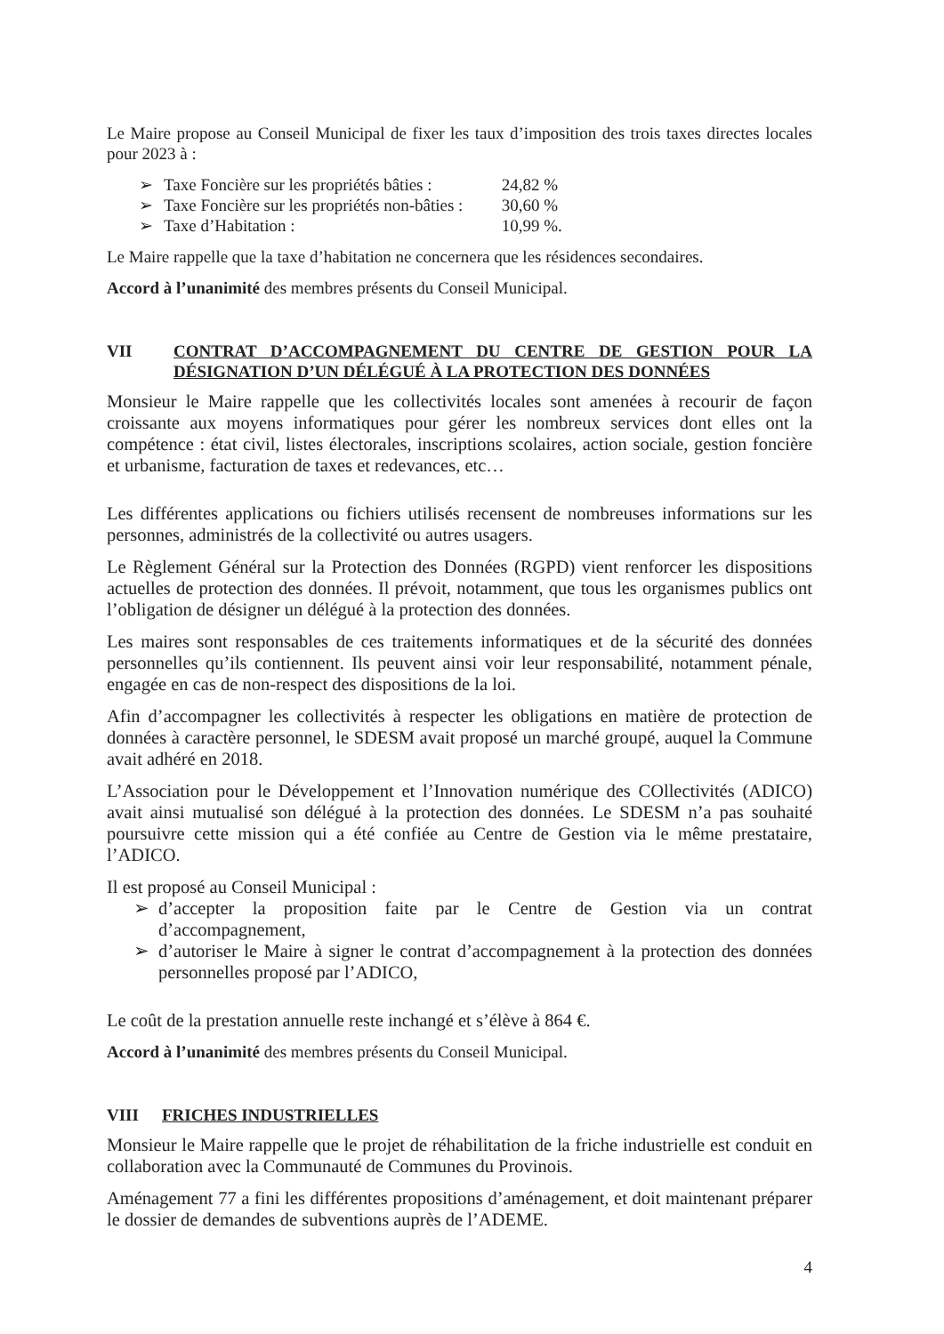Le Maire propose au Conseil Municipal de fixer les taux d’imposition des trois taxes directes locales pour 2023 à :
➢ Taxe Foncière sur les propriétés bâties : 24,82 %
➢ Taxe Foncière sur les propriétés non-bâties : 30,60 %
➢ Taxe d’Habitation : 10,99 %.
Le Maire rappelle que la taxe d’habitation ne concernera que les résidences secondaires.
Accord à l’unanimité des membres présents du Conseil Municipal.
VII CONTRAT D’ACCOMPAGNEMENT DU CENTRE DE GESTION POUR LA DÉSIGNATION D’UN DÉLÉGUÉ À LA PROTECTION DES DONNÉES
Monsieur le Maire rappelle que les collectivités locales sont amenées à recourir de façon croissante aux moyens informatiques pour gérer les nombreux services dont elles ont la compétence : état civil, listes électorales, inscriptions scolaires, action sociale, gestion foncière et urbanisme, facturation de taxes et redevances, etc…
Les différentes applications ou fichiers utilisés recensent de nombreuses informations sur les personnes, administrés de la collectivité ou autres usagers.
Le Règlement Général sur la Protection des Données (RGPD) vient renforcer les dispositions actuelles de protection des données. Il prévoit, notamment, que tous les organismes publics ont l’obligation de désigner un délégué à la protection des données.
Les maires sont responsables de ces traitements informatiques et de la sécurité des données personnelles qu’ils contiennent. Ils peuvent ainsi voir leur responsabilité, notamment pénale, engagée en cas de non-respect des dispositions de la loi.
Afin d’accompagner les collectivités à respecter les obligations en matière de protection de données à caractère personnel, le SDESM avait proposé un marché groupé, auquel la Commune avait adhéré en 2018.
L’Association pour le Développement et l’Innovation numérique des COllectivités (ADICO) avait ainsi mutualisé son délégué à la protection des données. Le SDESM n’a pas souhaité poursuivre cette mission qui a été confiée au Centre de Gestion via le même prestataire, l’ADICO.
Il est proposé au Conseil Municipal :
➢ d’accepter la proposition faite par le Centre de Gestion via un contrat d’accompagnement,
➢ d’autoriser le Maire à signer le contrat d’accompagnement à la protection des données personnelles proposé par l’ADICO,
Le coût de la prestation annuelle reste inchangé et s’élève à 864 €.
Accord à l’unanimité des membres présents du Conseil Municipal.
VIII FRICHES INDUSTRIELLES
Monsieur le Maire rappelle que le projet de réhabilitation de la friche industrielle est conduit en collaboration avec la Communauté de Communes du Provinois.
Aménagement 77 a fini les différentes propositions d’aménagement, et doit maintenant préparer le dossier de demandes de subventions auprès de l’ADEME.
4